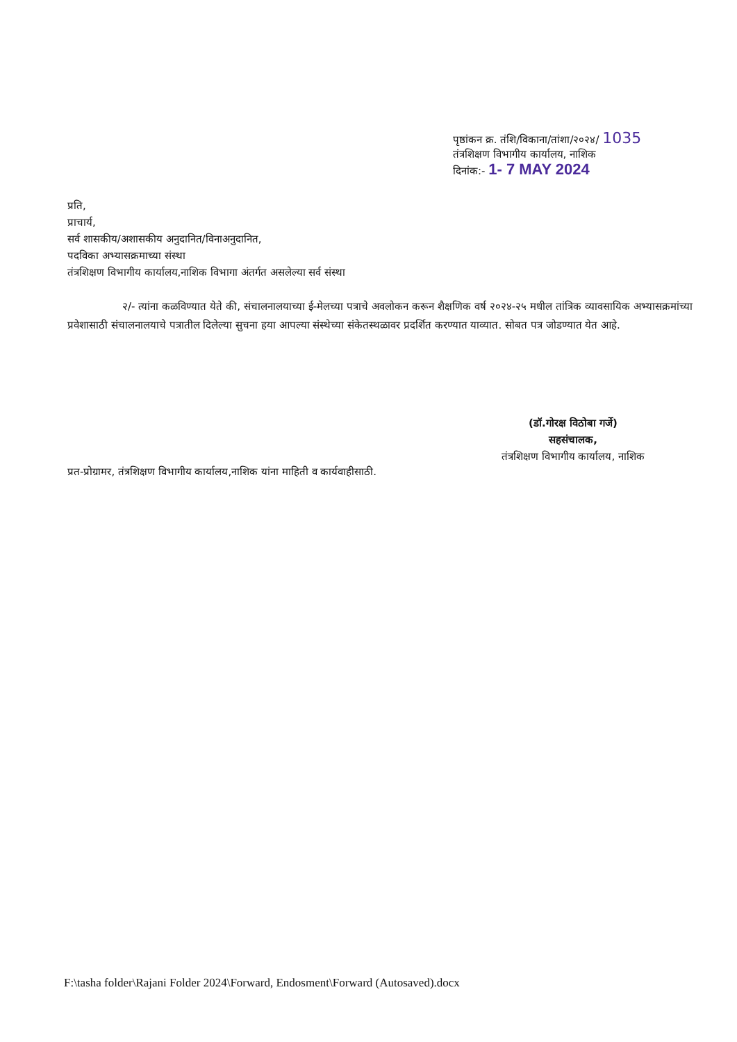पृष्ठांकन क्र. तंशि/विकाना/तांशा/२०२४/ 1035
तंत्रशिक्षण विभागीय कार्यालय, नाशिक
दिनांक:- 1- 7 MAY 2024
प्रति,
प्राचार्य,
सर्व शासकीय/अशासकीय अनुदानित/विनाअनुदानित,
पदविका अभ्यासक्रमाच्या संस्था
तंत्रशिक्षण विभागीय कार्यालय,नाशिक विभागा अंतर्गत असलेल्या सर्व संस्था
२/- त्यांना कळविण्यात येते की, संचालनालयाच्या ई-मेलच्या पत्राचे अवलोकन करून शैक्षणिक वर्ष २०२४-२५ मधील तांत्रिक व्यावसायिक अभ्यासक्रमांच्या प्रवेशासाठी संचालनालयाचे पत्रातील दिलेल्या सुचना हया आपल्या संस्थेच्या संकेतस्थळावर प्रदर्शित करण्यात याव्यात. सोबत पत्र जोडण्यात येत आहे.
(डॉ.गोरक्ष विठोबा गर्जे)
सहसंचालक,
तंत्रशिक्षण विभागीय कार्यालय, नाशिक
प्रत-प्रोग्रामर, तंत्रशिक्षण विभागीय कार्यालय,नाशिक यांना माहिती व कार्यवाहीसाठी.
F:\tasha folder\Rajani Folder 2024\Forward, Endosment\Forward (Autosaved).docx